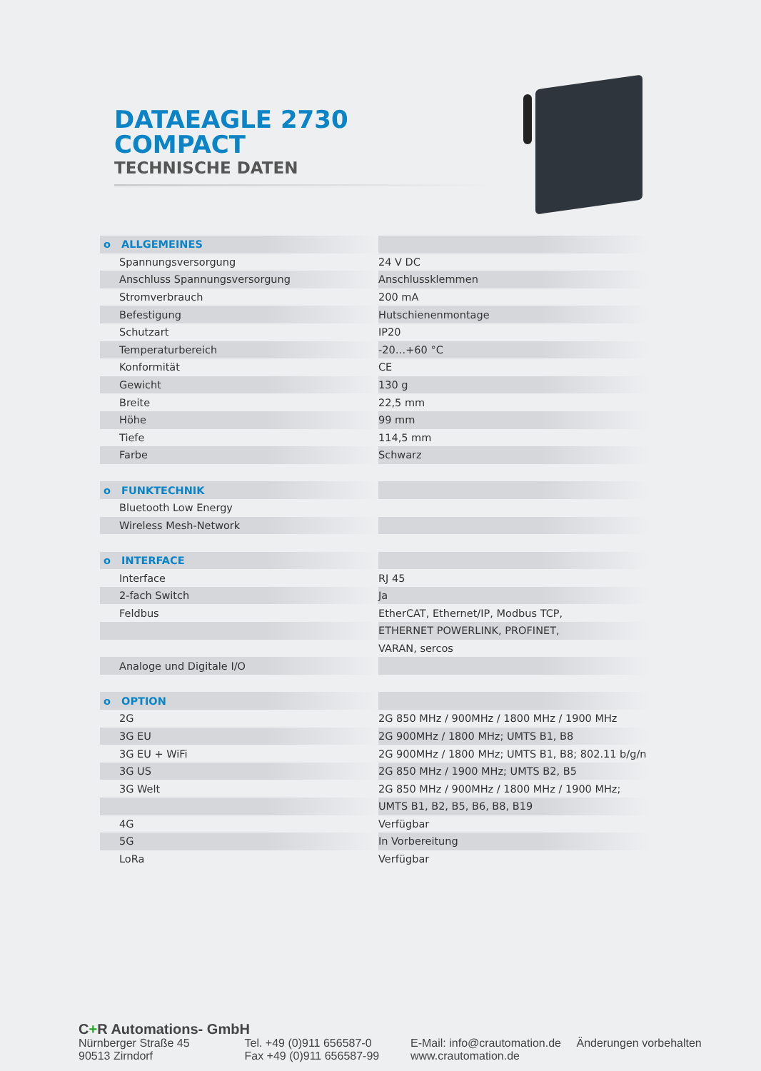DATAEAGLE 2730
COMPACT
TECHNISCHE DATEN
| o ALLGEMEINES | |
| Spannungsversorgung | 24 V DC |
| Anschluss Spannungsversorgung | Anschlussklemmen |
| Stromverbrauch | 200 mA |
| Befestigung | Hutschienenmontage |
| Schutzart | IP20 |
| Temperaturbereich | -20…+60 °C |
| Konformität | CE |
| Gewicht | 130 g |
| Breite | 22,5 mm |
| Höhe | 99 mm |
| Tiefe | 114,5 mm |
| Farbe | Schwarz |
| o FUNKTECHNIK | |
| Bluetooth Low Energy | |
| Wireless Mesh-Network | |
| o INTERFACE | |
| Interface | RJ 45 |
| 2-fach Switch | Ja |
| Feldbus | EtherCAT, Ethernet/IP, Modbus TCP, |
| | ETHERNET POWERLINK, PROFINET, |
| | VARAN, sercos |
| Analoge und Digitale I/O | |
| o OPTION | |
| 2G | 2G 850 MHz / 900MHz / 1800 MHz / 1900 MHz |
| 3G EU | 2G 900MHz / 1800 MHz; UMTS B1, B8 |
| 3G EU + WiFi | 2G 900MHz / 1800 MHz; UMTS B1, B8; 802.11 b/g/n |
| 3G US | 2G 850 MHz / 1900 MHz; UMTS B2, B5 |
| 3G Welt | 2G 850 MHz / 900MHz / 1800 MHz / 1900 MHz; |
| | UMTS B1, B2, B5, B6, B8, B19 |
| 4G | Verfügbar |
| 5G | In Vorbereitung |
| LoRa | Verfügbar |
C+R Automations- GmbH
Nürnberger Straße 45
90513 Zirndorf
Tel. +49 (0)911 656587-0
Fax +49 (0)911 656587-99
E-Mail: info@crautomation.de
www.crautomation.de
Änderungen vorbehalten